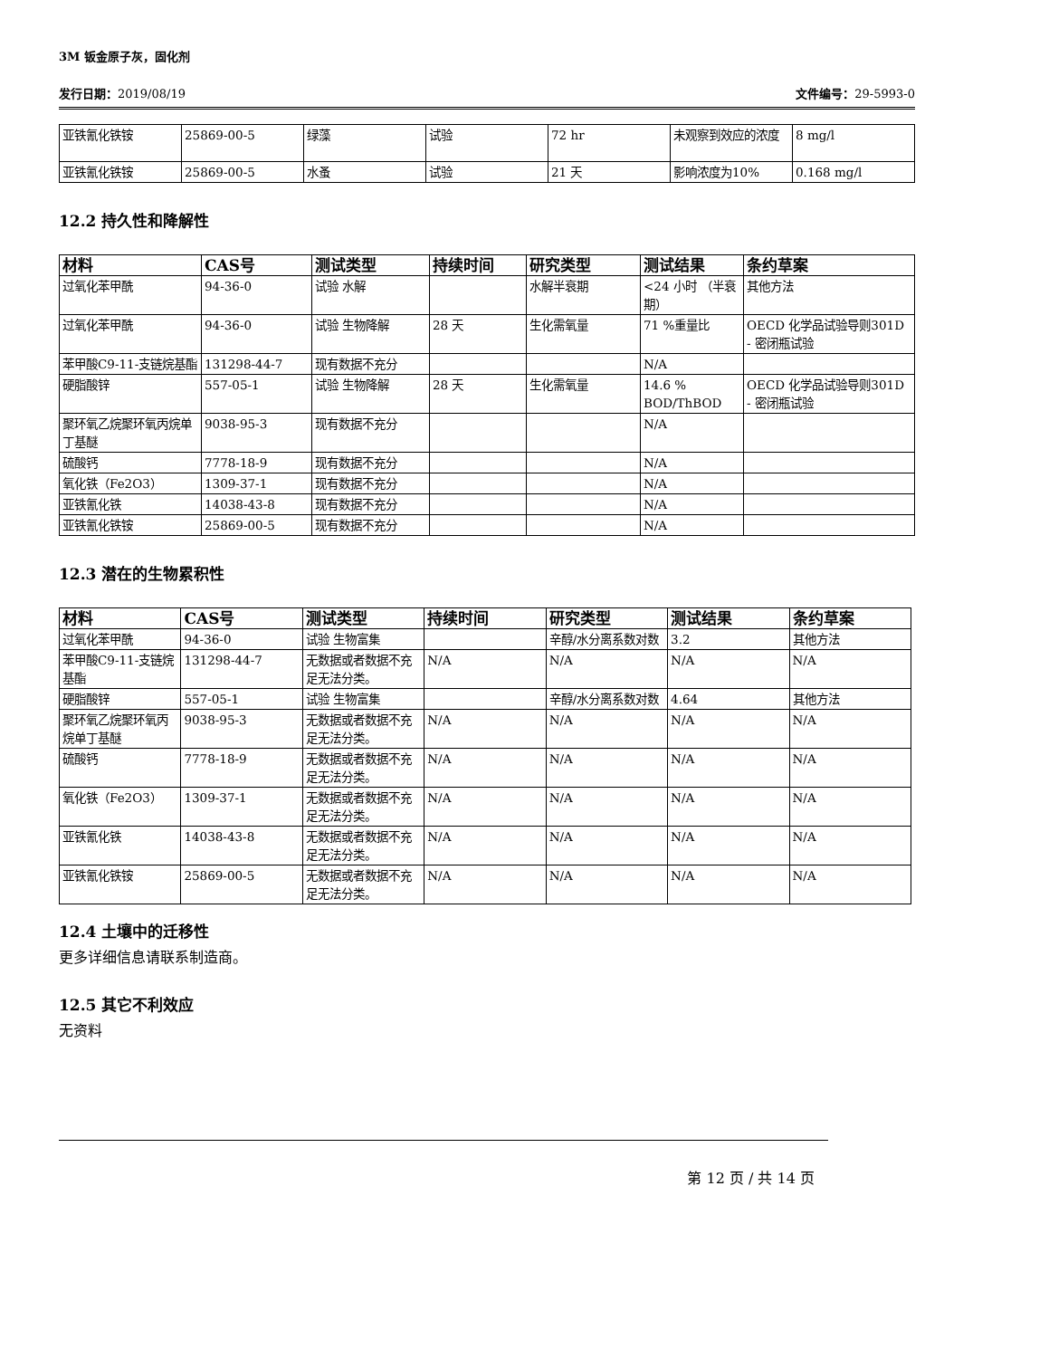3M 钣金原子灰，固化剂
发行日期：2019/08/19 文件编号：29-5993-0
| 亚铁氰化铁铵 | 25869-00-5 | 绿藻 | 试验 | 72 hr | 未观察到效应的浓度 | 8 mg/l |
| 亚铁氰化铁铵 | 25869-00-5 | 水蚤 | 试验 | 21 天 | 影响浓度为10% | 0.168 mg/l |
12.2 持久性和降解性
| 材料 | CAS号 | 测试类型 | 持续时间 | 研究类型 | 测试结果 | 条约草案 |
| --- | --- | --- | --- | --- | --- | --- |
| 过氧化苯甲酰 | 94-36-0 | 试验 水解 | | 水解半衰期 | <24 小时 （半衰期） | 其他方法 |
| 过氧化苯甲酰 | 94-36-0 | 试验 生物降解 | 28 天 | 生化需氧量 | 71 %重量比 | OECD 化学品试验导则301D - 密闭瓶试验 |
| 苯甲酸C9-11-支链烷基酯 | 131298-44-7 | 现有数据不充分 | | | N/A | |
| 硬脂酸锌 | 557-05-1 | 试验 生物降解 | 28 天 | 生化需氧量 | 14.6 % BOD/ThBOD | OECD 化学品试验导则301D - 密闭瓶试验 |
| 聚环氧乙烷聚环氧丙烷单丁基醚 | 9038-95-3 | 现有数据不充分 | | | N/A | |
| 硫酸钙 | 7778-18-9 | 现有数据不充分 | | | N/A | |
| 氧化铁（Fe2O3） | 1309-37-1 | 现有数据不充分 | | | N/A | |
| 亚铁氰化铁 | 14038-43-8 | 现有数据不充分 | | | N/A | |
| 亚铁氰化铁铵 | 25869-00-5 | 现有数据不充分 | | | N/A | |
12.3 潜在的生物累积性
| 材料 | CAS号 | 测试类型 | 持续时间 | 研究类型 | 测试结果 | 条约草案 |
| --- | --- | --- | --- | --- | --- | --- |
| 过氧化苯甲酰 | 94-36-0 | 试验 生物富集 | | 辛醇/水分离系数对数 | 3.2 | 其他方法 |
| 苯甲酸C9-11-支链烷基酯 | 131298-44-7 | 无数据或者数据不充足无法分类。 | N/A | N/A | N/A | N/A |
| 硬脂酸锌 | 557-05-1 | 试验 生物富集 | | 辛醇/水分离系数对数 | 4.64 | 其他方法 |
| 聚环氧乙烷聚环氧丙烷单丁基醚 | 9038-95-3 | 无数据或者数据不充足无法分类。 | N/A | N/A | N/A | N/A |
| 硫酸钙 | 7778-18-9 | 无数据或者数据不充足无法分类。 | N/A | N/A | N/A | N/A |
| 氧化铁（Fe2O3） | 1309-37-1 | 无数据或者数据不充足无法分类。 | N/A | N/A | N/A | N/A |
| 亚铁氰化铁 | 14038-43-8 | 无数据或者数据不充足无法分类。 | N/A | N/A | N/A | N/A |
| 亚铁氰化铁铵 | 25869-00-5 | 无数据或者数据不充足无法分类。 | N/A | N/A | N/A | N/A |
12.4 土壤中的迁移性
更多详细信息请联系制造商。
12.5 其它不利效应
无资料
第 12 页 / 共 14 页